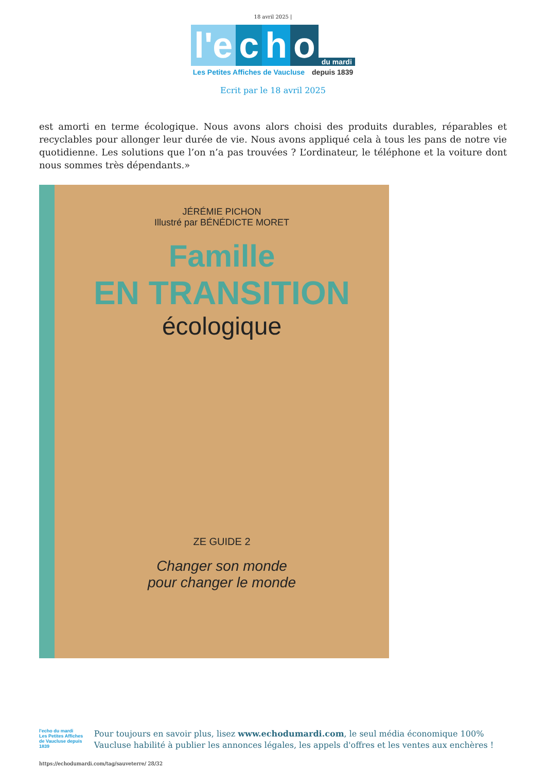18 avril 2025 |
l'e c h o du mardi
Les Petites Affiches de Vaucluse depuis 1839
Ecrit par le 18 avril 2025
est amorti en terme écologique. Nous avons alors choisi des produits durables, réparables et recyclables pour allonger leur durée de vie. Nous avons appliqué cela à tous les pans de notre vie quotidienne. Les solutions que l’on n’a pas trouvées ? L’ordinateur, le téléphone et la voiture dont nous sommes très dépendants.»
JÉRÉMIE PICHON
Illustré par BÉNÉDICTE MORET
Famille
EN TRANSITION
écologique
ZE GUIDE 2
Changer son monde
pour changer le monde
l'echo du mardi
Les Petites Affiches de Vaucluse depuis 1839
Pour toujours en savoir plus, lisez www.echodumardi.com, le seul média économique 100% Vaucluse habilité à publier les annonces légales, les appels d'offres et les ventes aux enchères !
https://echodumardi.com/tag/sauveterre/ 28/32